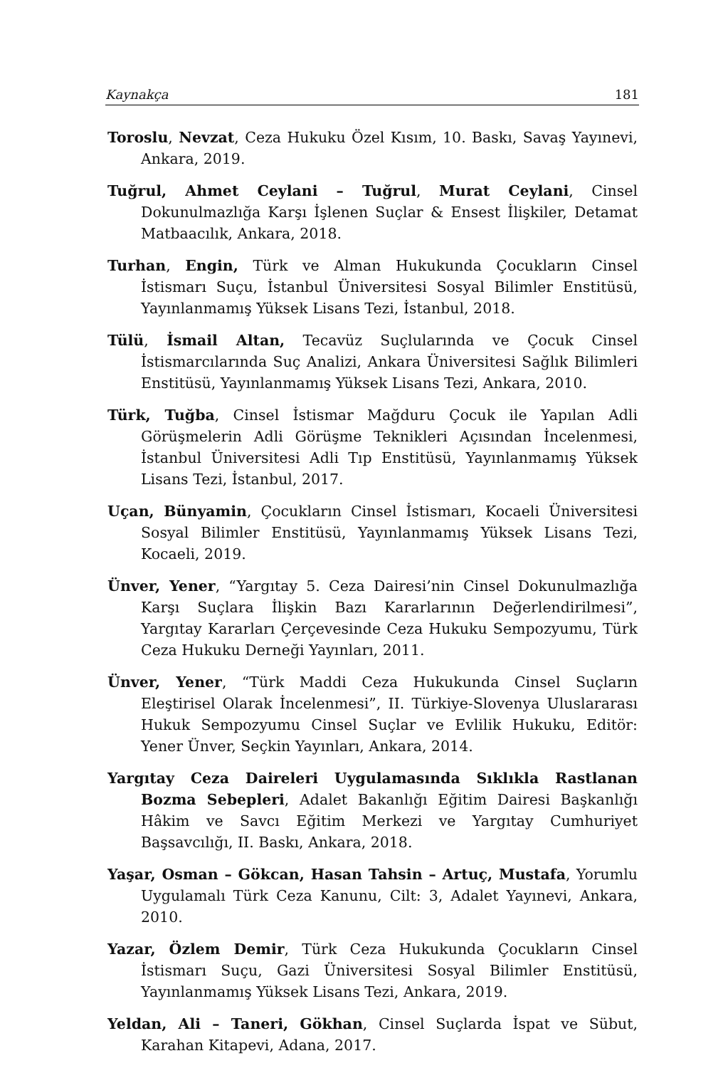Kaynakça 181
Toroslu, Nevzat, Ceza Hukuku Özel Kısım, 10. Baskı, Savaş Yayınevi, Ankara, 2019.
Tuğrul, Ahmet Ceylani – Tuğrul, Murat Ceylani, Cinsel Dokunulmazlığa Karşı İşlenen Suçlar & Ensest İlişkiler, Detamat Matbaacılık, Ankara, 2018.
Turhan, Engin, Türk ve Alman Hukukunda Çocukların Cinsel İstismarı Suçu, İstanbul Üniversitesi Sosyal Bilimler Enstitüsü, Yayınlanmamış Yüksek Lisans Tezi, İstanbul, 2018.
Tülü, İsmail Altan, Tecavüz Suçlularında ve Çocuk Cinsel İstismarcılarında Suç Analizi, Ankara Üniversitesi Sağlık Bilimleri Enstitüsü, Yayınlanmamış Yüksek Lisans Tezi, Ankara, 2010.
Türk, Tuğba, Cinsel İstismar Mağduru Çocuk ile Yapılan Adli Görüşmelerin Adli Görüşme Teknikleri Açısından İncelenmesi, İstanbul Üniversitesi Adli Tıp Enstitüsü, Yayınlanmamış Yüksek Lisans Tezi, İstanbul, 2017.
Uçan, Bünyamin, Çocukların Cinsel İstismarı, Kocaeli Üniversitesi Sosyal Bilimler Enstitüsü, Yayınlanmamış Yüksek Lisans Tezi, Kocaeli, 2019.
Ünver, Yener, “Yargıtay 5. Ceza Dairesi’nin Cinsel Dokunulmazlığa Karşı Suçlara İlişkin Bazı Kararlarının Değerlendirilmesi”, Yargıtay Kararları Çerçevesinde Ceza Hukuku Sempozyumu, Türk Ceza Hukuku Derneği Yayınları, 2011.
Ünver, Yener, “Türk Maddi Ceza Hukukunda Cinsel Suçların Eleştirisel Olarak İncelenmesi”, II. Türkiye-Slovenya Uluslararası Hukuk Sempozyumu Cinsel Suçlar ve Evlilik Hukuku, Editör: Yener Ünver, Seçkin Yayınları, Ankara, 2014.
Yargıtay Ceza Daireleri Uygulamasında Sıklıkla Rastlanan Bozma Sebepleri, Adalet Bakanlığı Eğitim Dairesi Başkanlığı Hâkim ve Savcı Eğitim Merkezi ve Yargıtay Cumhuriyet Başsavcılığı, II. Baskı, Ankara, 2018.
Yaşar, Osman – Gökcan, Hasan Tahsin – Artuç, Mustafa, Yorumlu Uygulamalı Türk Ceza Kanunu, Cilt: 3, Adalet Yayınevi, Ankara, 2010.
Yazar, Özlem Demir, Türk Ceza Hukukunda Çocukların Cinsel İstismarı Suçu, Gazi Üniversitesi Sosyal Bilimler Enstitüsü, Yayınlanmamış Yüksek Lisans Tezi, Ankara, 2019.
Yeldan, Ali – Taneri, Gökhan, Cinsel Suçlarda İspat ve Sübut, Karahan Kitapevi, Adana, 2017.